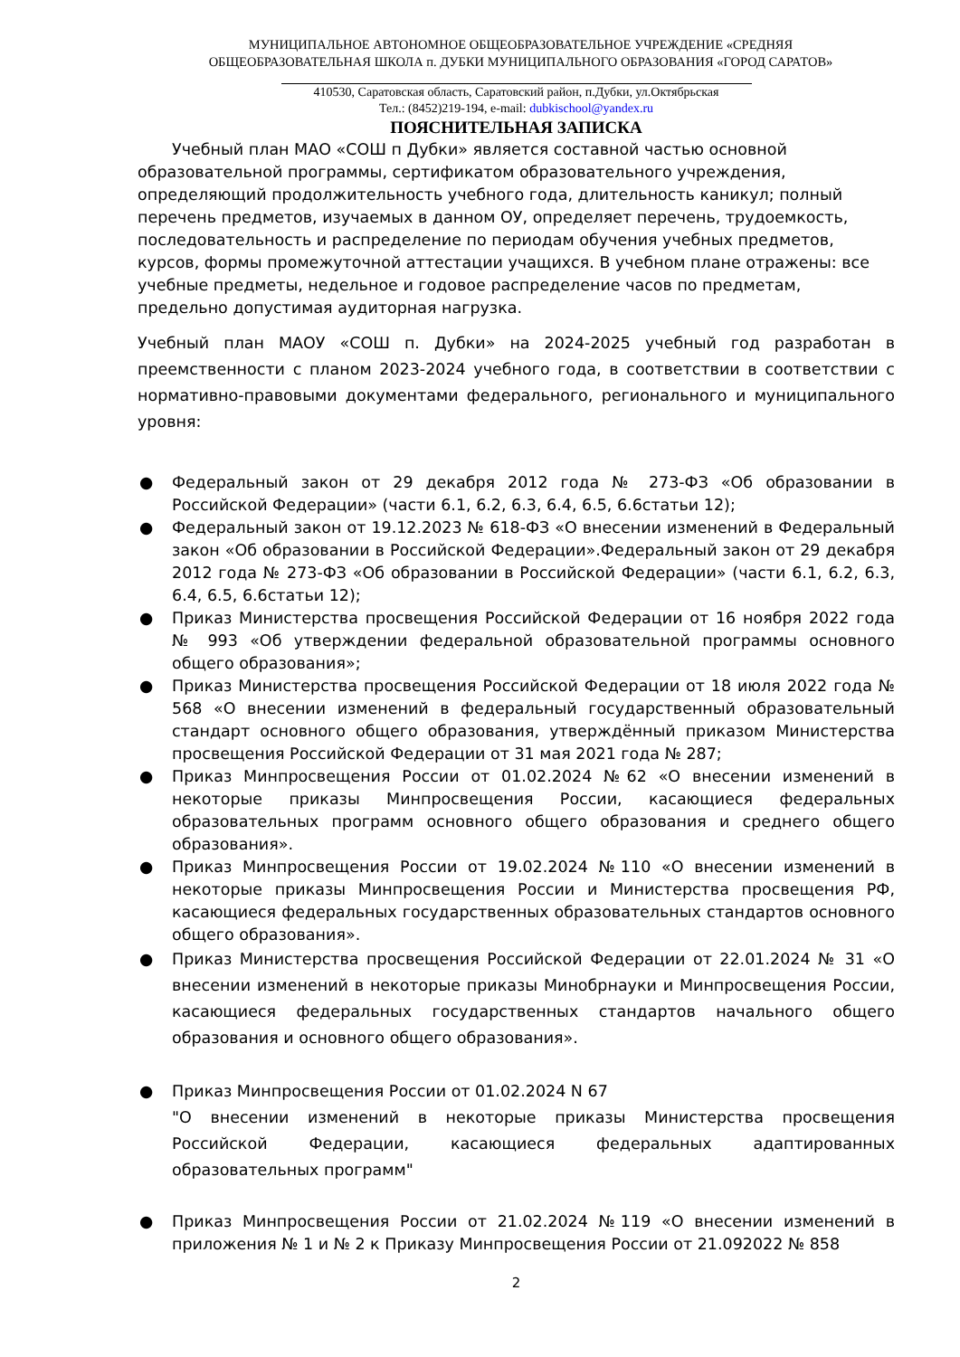МУНИЦИПАЛЬНОЕ АВТОНОМНОЕ ОБЩЕОБРАЗОВАТЕЛЬНОЕ УЧРЕЖДЕНИЕ «СРЕДНЯЯ
ОБЩЕОБРАЗОВАТЕЛЬНАЯ ШКОЛА п. ДУБКИ МУНИЦИПАЛЬНОГО ОБРАЗОВАНИЯ «ГОРОД САРАТОВ»
410530, Саратовская область, Саратовский район, п.Дубки, ул.Октябрьская
Тел.: (8452)219-194, e-mail: dubkischool@yandex.ru
ПОЯСНИТЕЛЬНАЯ ЗАПИСКА
Учебный план МАО «СОШ п Дубки» является составной частью основной образовательной программы, сертификатом образовательного учреждения, определяющий продолжительность учебного года, длительность каникул; полный перечень предметов, изучаемых в данном ОУ, определяет перечень, трудоемкость, последовательность и распределение по периодам обучения учебных предметов, курсов, формы промежуточной аттестации учащихся. В учебном плане отражены: все учебные предметы, недельное и годовое распределение часов по предметам, предельно допустимая аудиторная нагрузка.
Учебный план МАОУ «СОШ п. Дубки» на 2024-2025 учебный год разработан в преемственности с планом 2023-2024 учебного года, в соответствии в соответствии с нормативно-правовыми документами федерального, регионального и муниципального уровня:
● Федеральный закон от 29 декабря 2012 года № 273-ФЗ «Об образовании в Российской Федерации» (части 6.1, 6.2, 6.3, 6.4, 6.5, 6.6статьи 12);
● Федеральный закон от 19.12.2023 № 618-ФЗ «О внесении изменений в Федеральный закон «Об образовании в Российской Федерации».Федеральный закон от 29 декабря 2012 года № 273-ФЗ «Об образовании в Российской Федерации» (части 6.1, 6.2, 6.3, 6.4, 6.5, 6.6статьи 12);
● Приказ Министерства просвещения Российской Федерации от 16 ноября 2022 года № 993 «Об утверждении федеральной образовательной программы основного общего образования»;
● Приказ Министерства просвещения Российской Федерации от 18 июля 2022 года № 568 «О внесении изменений в федеральный государственный образовательный стандарт основного общего образования, утверждённый приказом Министерства просвещения Российской Федерации от 31 мая 2021 года № 287;
● Приказ Минпросвещения России от 01.02.2024 №62 «О внесении изменений в некоторые приказы Минпросвещения России, касающиеся федеральных образовательных программ основного общего образования и среднего общего образования».
● Приказ Минпросвещения России от 19.02.2024 №110 «О внесении изменений в некоторые приказы Минпросвещения России и Министерства просвещения РФ, касающиеся федеральных государственных образовательных стандартов основного общего образования».
● Приказ Министерства просвещения Российской Федерации от 22.01.2024 № 31 «О внесении изменений в некоторые приказы Минобрнауки и Минпросвещения России, касающиеся федеральных государственных стандартов начального общего образования и основного общего образования».
● Приказ Минпросвещения России от 01.02.2024 N 67
"О внесении изменений в некоторые приказы Министерства просвещения Российской Федерации, касающиеся федеральных адаптированных образовательных программ"
● Приказ Минпросвещения России от 21.02.2024 №119 «О внесении изменений в приложения № 1 и № 2 к Приказу Минпросвещения России от 21.092022 № 858
2